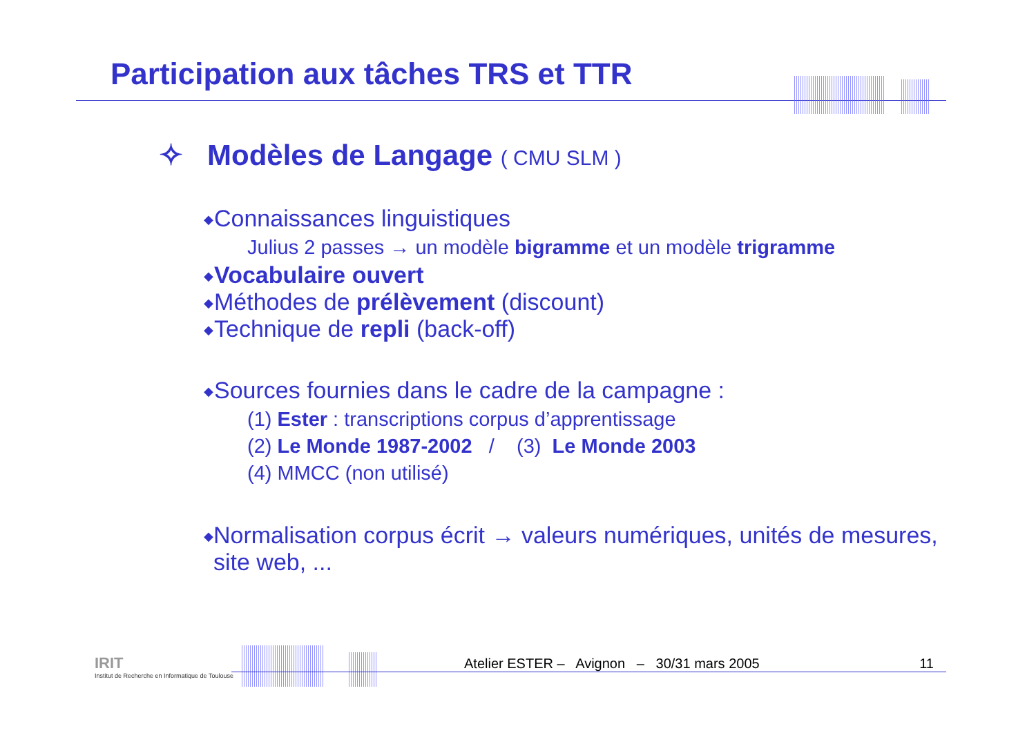Participation aux tâches TRS et TTR
✧ Modèles de Langage ( CMU SLM )
◆ Connaissances linguistiques
Julius 2 passes → un modèle bigramme et un modèle trigramme
◆ Vocabulaire ouvert
◆ Méthodes de prélèvement (discount)
◆ Technique de repli (back-off)
◆ Sources fournies dans le cadre de la campagne :
(1) Ester : transcriptions corpus d’apprentissage
(2) Le Monde 1987-2002 / (3) Le Monde 2003
(4) MMCC (non utilisé)
◆ Normalisation corpus écrit → valeurs numériques, unités de mesures, site web, ...
IRIT
Institut de Recherche en Informatique de Toulouse
Atelier ESTER – Avignon – 30/31 mars 2005 11